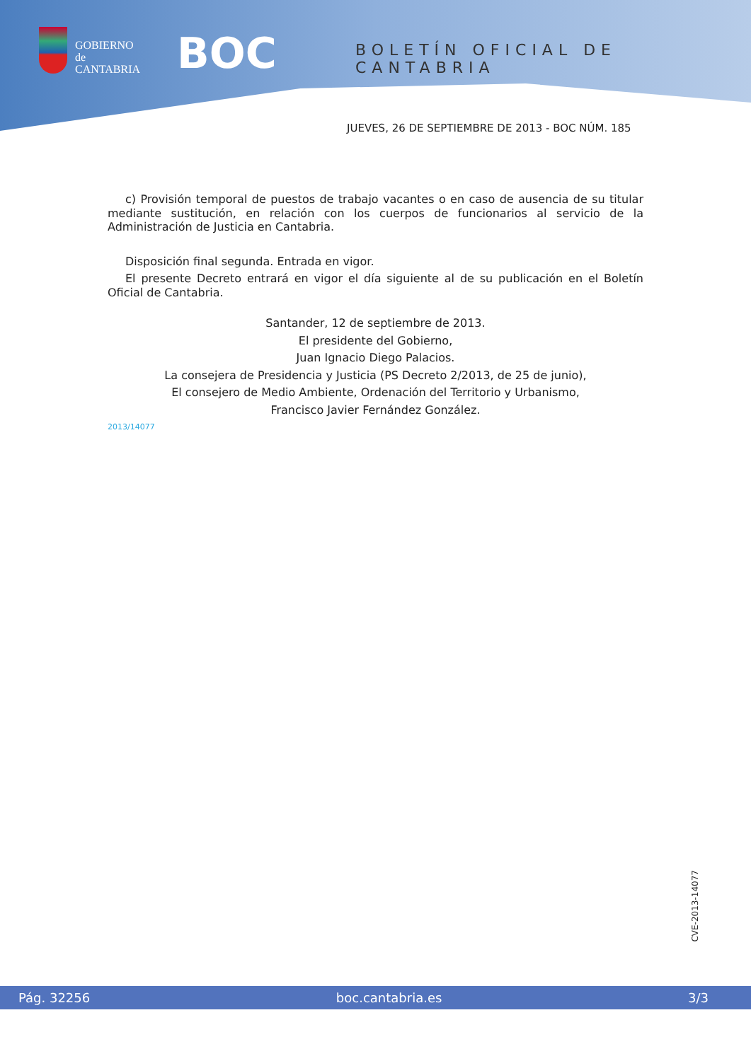GOBIERNO
de
CANTABRIA
BOC BOLETÍN OFICIAL DE CANTABRIA
JUEVES, 26 DE SEPTIEMBRE DE 2013 - BOC NÚM. 185
c) Provisión temporal de puestos de trabajo vacantes o en caso de ausencia de su titular mediante sustitución, en relación con los cuerpos de funcionarios al servicio de la Administración de Justicia en Cantabria.
Disposición final segunda. Entrada en vigor.
El presente Decreto entrará en vigor el día siguiente al de su publicación en el Boletín Oficial de Cantabria.
Santander, 12 de septiembre de 2013.
El presidente del Gobierno,
Juan Ignacio Diego Palacios.
La consejera de Presidencia y Justicia (PS Decreto 2/2013, de 25 de junio),
El consejero de Medio Ambiente, Ordenación del Territorio y Urbanismo,
Francisco Javier Fernández González.
2013/14077
CVE-2013-14077
Pág. 32256 boc.cantabria.es 3/3